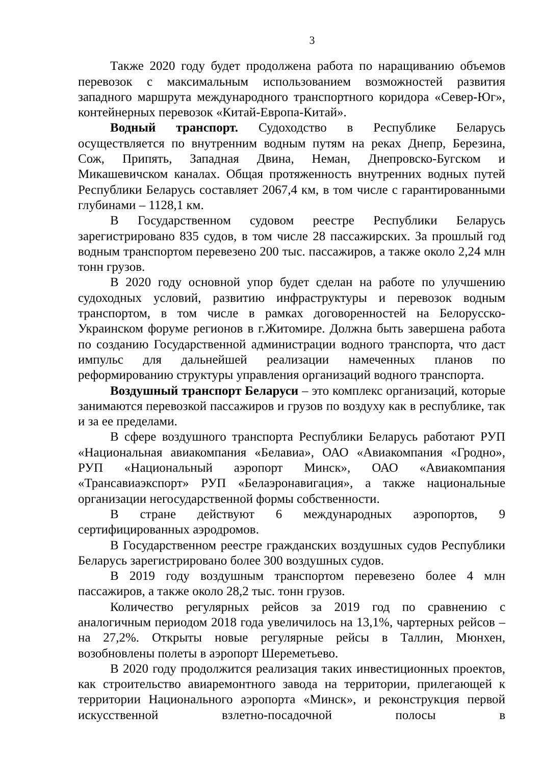3
Также 2020 году будет продолжена работа по наращиванию объемов перевозок с максимальным использованием возможностей развития западного маршрута международного транспортного коридора «Север-Юг», контейнерных перевозок «Китай-Европа-Китай».
Водный транспорт. Судоходство в Республике Беларусь осуществляется по внутренним водным путям на реках Днепр, Березина, Сож, Припять, Западная Двина, Неман, Днепровско-Бугском и Микашевичском каналах. Общая протяженность внутренних водных путей Республики Беларусь составляет 2067,4 км, в том числе с гарантированными глубинами – 1128,1 км.
В Государственном судовом реестре Республики Беларусь зарегистрировано 835 судов, в том числе 28 пассажирских. За прошлый год водным транспортом перевезено 200 тыс. пассажиров, а также около 2,24 млн тонн грузов.
В 2020 году основной упор будет сделан на работе по улучшению судоходных условий, развитию инфраструктуры и перевозок водным транспортом, в том числе в рамках договоренностей на Белорусско-Украинском форуме регионов в г.Житомире. Должна быть завершена работа по созданию Государственной администрации водного транспорта, что даст импульс для дальнейшей реализации намеченных планов по реформированию структуры управления организаций водного транспорта.
Воздушный транспорт Беларуси – это комплекс организаций, которые занимаются перевозкой пассажиров и грузов по воздуху как в республике, так и за ее пределами.
В сфере воздушного транспорта Республики Беларусь работают РУП «Национальная авиакомпания «Белавиа», ОАО «Авиакомпания «Гродно», РУП «Национальный аэропорт Минск», ОАО «Авиакомпания «Трансавиаэкспорт» РУП «Белаэронавигация», а также национальные организации негосударственной формы собственности.
В стране действуют 6 международных аэропортов, 9 сертифицированных аэродромов.
В Государственном реестре гражданских воздушных судов Республики Беларусь зарегистрировано более 300 воздушных судов.
В 2019 году воздушным транспортом перевезено более 4 млн пассажиров, а также около 28,2 тыс. тонн грузов.
Количество регулярных рейсов за 2019 год по сравнению с аналогичным периодом 2018 года увеличилось на 13,1%, чартерных рейсов – на 27,2%. Открыты новые регулярные рейсы в Таллин, Мюнхен, возобновлены полеты в аэропорт Шереметьево.
В 2020 году продолжится реализация таких инвестиционных проектов, как строительство авиаремонтного завода на территории, прилегающей к территории Национального аэропорта «Минск», и реконструкция первой искусственной взлетно-посадочной полосы в